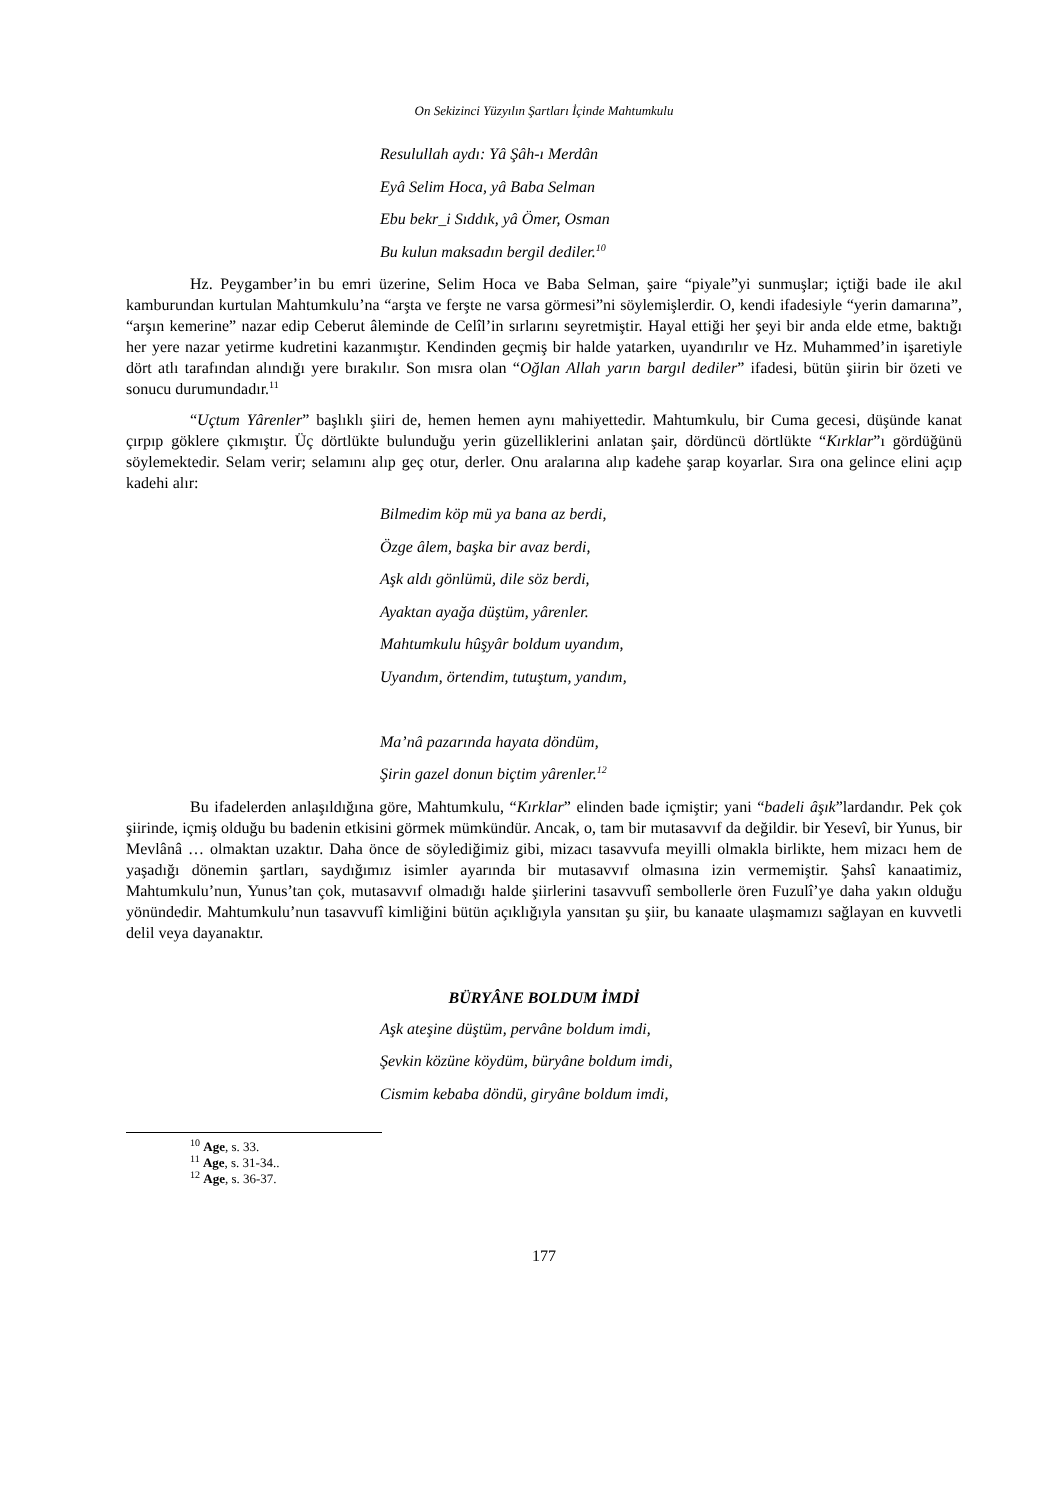On Sekizinci Yüzyılın Şartları İçinde Mahtumkulu
Resulullah aydı: Yâ Şâh-ı Merdân
Eyâ Selim Hoca, yâ Baba Selman
Ebu bekr_i Sıddık, yâ Ömer, Osman
Bu kulun maksadın bergil dediler.<sup>10</sup>
Hz. Peygamber’in bu emri üzerine, Selim Hoca ve Baba Selman, şaire “piyale”yi sunmuşlar; içtiği bade ile akıl kamburundan kurtulan Mahtumkulu’na “arşta ve ferşte ne varsa görmesi”ni söylemişlerdir. O, kendi ifadesiyle “yerin damarına”, “arşın kemerine” nazar edip Ceberut âleminde de Celîl’in sırlarını seyretmiştir. Hayal ettiği her şeyi bir anda elde etme, baktığı her yere nazar yetirme kudretini kazanmıştır. Kendinden geçmiş bir halde yatarken, uyandırılır ve Hz. Muhammed’in işaretiyle dört atlı tarafından alındığı yere bırakılır. Son mısra olan “Oğlan Allah yarın bargıl dediler” ifadesi, bütün şiirin bir özeti ve sonucu durumundadır.<sup>11</sup>
“Uçtum Yârenler” başlıklı şiiri de, hemen hemen aynı mahiyettedir. Mahtumkulu, bir Cuma gecesi, düşünde kanat çırpıp göklere çıkmıştır. Üç dörtlükte bulunduğu yerin güzelliklerini anlatan şair, dördüncü dörtlükte “Kırklar”ı gördüğünü söylemektedir. Selam verir; selamını alıp geç otur, derler. Onu aralarına alıp kadehe şarap koyarlar. Sıra ona gelince elini açıp kadehi alır:
Bilmedim köp mü ya bana az berdi,
Özge âlem, başka bir avaz berdi,
Aşk aldı gönlümü, dile söz berdi,
Ayaktan ayağa düştüm, yârenler.
Mahtumkulu hûşyâr boldum uyandım,
Uyandım, örtendim, tutuştum, yandım,
Ma’nâ pazarında hayata döndüm,
Şirin gazel donun biçtim yârenler.<sup>12</sup>
Bu ifadelerden anlaşıldığına göre, Mahtumkulu, “Kırklar” elinden bade içmiştir; yani “badeli âşık”lardandır. Pek çok şiirinde, içmiş olduğu bu badenin etkisini görmek mümkündür. Ancak, o, tam bir mutasavvıf da değildir. bir Yesevî, bir Yunus, bir Mevlânâ … olmaktan uzaktır. Daha önce de söylediğimiz gibi, mizacı tasavvufa meyilli olmakla birlikte, hem mizacı hem de yaşadığı dönemin şartları, saydığımız isimler ayarında bir mutasavvıf olmasına izin vermemiştir. Şahsî kanaatimiz, Mahtumkulu’nun, Yunus’tan çok, mutasavvıf olmadığı halde şiirlerini tasavvufî sembollerle ören Fuzulî’ye daha yakın olduğu yönündedir. Mahtumkulu’nun tasavvufî kimliğini bütün açıklığıyla yansıtan şu şiir, bu kanaate ulaşmamızı sağlayan en kuvvetli delil veya dayanaktır.
BÜRYÂNE BOLDUM İMDİ
Aşk ateşine düştüm, pervâne boldum imdi,
Şevkin közüne köydüm, büryâne boldum imdi,
Cismim kebaba döndü, giryâne boldum imdi,
<sup>10</sup> Age, s. 33.
<sup>11</sup> Age, s. 31-34..
<sup>12</sup> Age, s. 36-37.
177